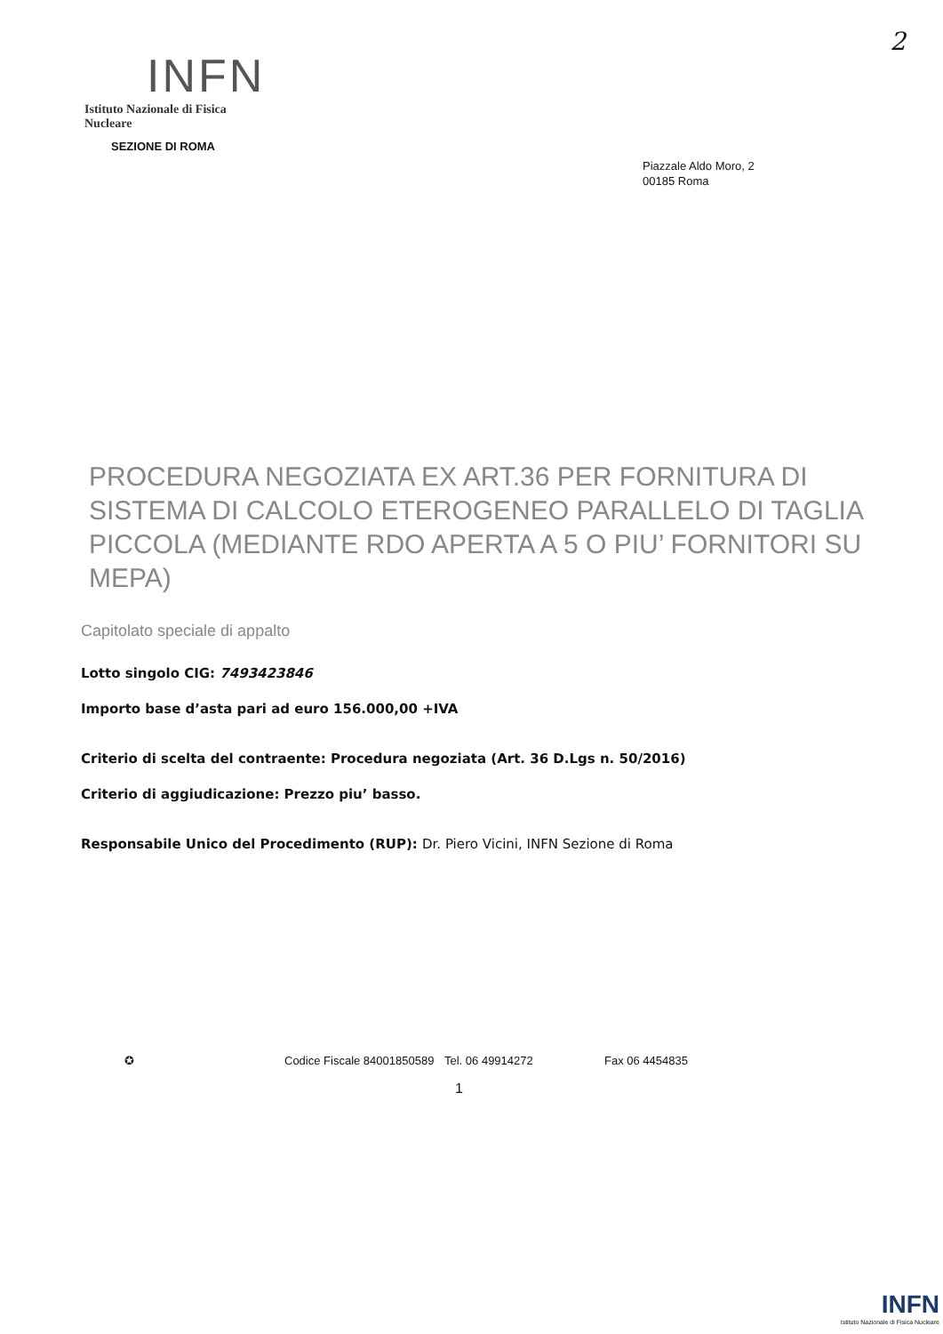2
INFN
Istituto Nazionale di Fisica Nucleare
SEZIONE DI ROMA
Piazzale Aldo Moro, 2
00185 Roma
PROCEDURA NEGOZIATA EX ART.36 PER FORNITURA DI SISTEMA DI CALCOLO ETEROGENEO PARALLELO DI TAGLIA PICCOLA (MEDIANTE RDO APERTA A 5 O PIU’ FORNITORI SU MEPA)
Capitolato speciale di appalto
Lotto singolo CIG: 7493423846
Importo base d’asta pari ad euro 156.000,00 +IVA
Criterio di scelta del contraente: Procedura negoziata (Art. 36 D.Lgs n. 50/2016)
Criterio di aggiudicazione: Prezzo piu’ basso.
Responsabile Unico del Procedimento (RUP): Dr. Piero Vicini, INFN Sezione di Roma
✪ Codice Fiscale 84001850589 Tel. 06 49914272 Fax 06 4454835
1
INFN
Istituto Nazionale di Fisica Nucleare